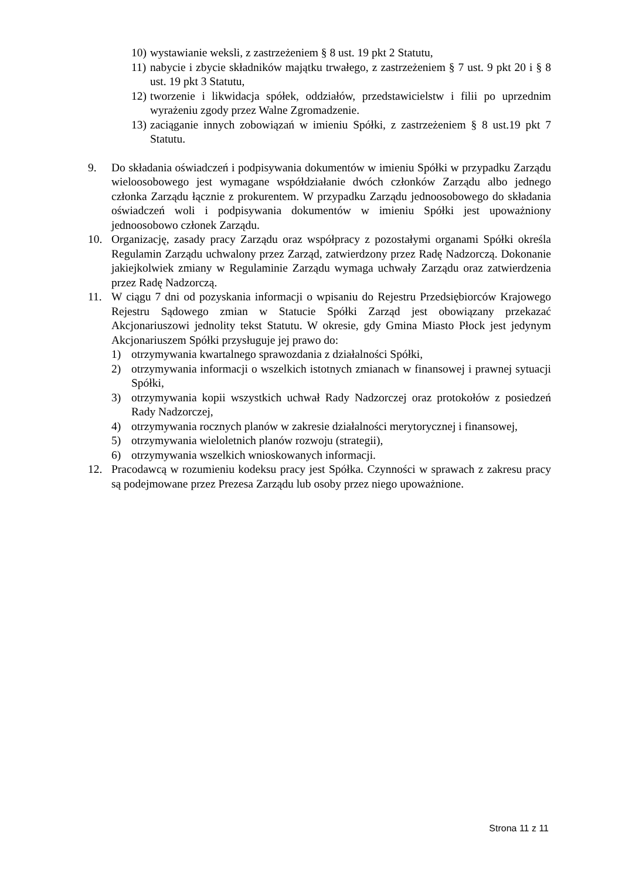10) wystawianie weksli, z zastrzeżeniem § 8 ust. 19 pkt 2 Statutu,
11) nabycie i zbycie składników majątku trwałego, z zastrzeżeniem § 7 ust. 9 pkt 20 i § 8 ust. 19 pkt 3 Statutu,
12) tworzenie i likwidacja spółek, oddziałów, przedstawicielstw i filii po uprzednim wyrażeniu zgody przez Walne Zgromadzenie.
13) zaciąganie innych zobowiązań w imieniu Spółki, z zastrzeżeniem § 8 ust.19 pkt 7 Statutu.
9. Do składania oświadczeń i podpisywania dokumentów w imieniu Spółki w przypadku Zarządu wieloosobowego jest wymagane współdziałanie dwóch członków Zarządu albo jednego członka Zarządu łącznie z prokurentem. W przypadku Zarządu jednoosobowego do składania oświadczeń woli i podpisywania dokumentów w imieniu Spółki jest upoważniony jednoosobowo członek Zarządu.
10. Organizację, zasady pracy Zarządu oraz współpracy z pozostałymi organami Spółki określa Regulamin Zarządu uchwalony przez Zarząd, zatwierdzony przez Radę Nadzorczą. Dokonanie jakiejkolwiek zmiany w Regulaminie Zarządu wymaga uchwały Zarządu oraz zatwierdzenia przez Radę Nadzorczą.
11. W ciągu 7 dni od pozyskania informacji o wpisaniu do Rejestru Przedsiębiorców Krajowego Rejestru Sądowego zmian w Statucie Spółki Zarząd jest obowiązany przekazać Akcjonariuszowi jednolity tekst Statutu. W okresie, gdy Gmina Miasto Płock jest jedynym Akcjonariuszem Spółki przysługuje jej prawo do:
1) otrzymywania kwartalnego sprawozdania z działalności Spółki,
2) otrzymywania informacji o wszelkich istotnych zmianach w finansowej i prawnej sytuacji Spółki,
3) otrzymywania kopii wszystkich uchwał Rady Nadzorczej oraz protokołów z posiedzeń Rady Nadzorczej,
4) otrzymywania rocznych planów w zakresie działalności merytorycznej i finansowej,
5) otrzymywania wieloletnich planów rozwoju (strategii),
6) otrzymywania wszelkich wnioskowanych informacji.
12. Pracodawcą w rozumieniu kodeksu pracy jest Spółka. Czynności w sprawach z zakresu pracy są podejmowane przez Prezesa Zarządu lub osoby przez niego upoważnione.
Strona 11 z 11